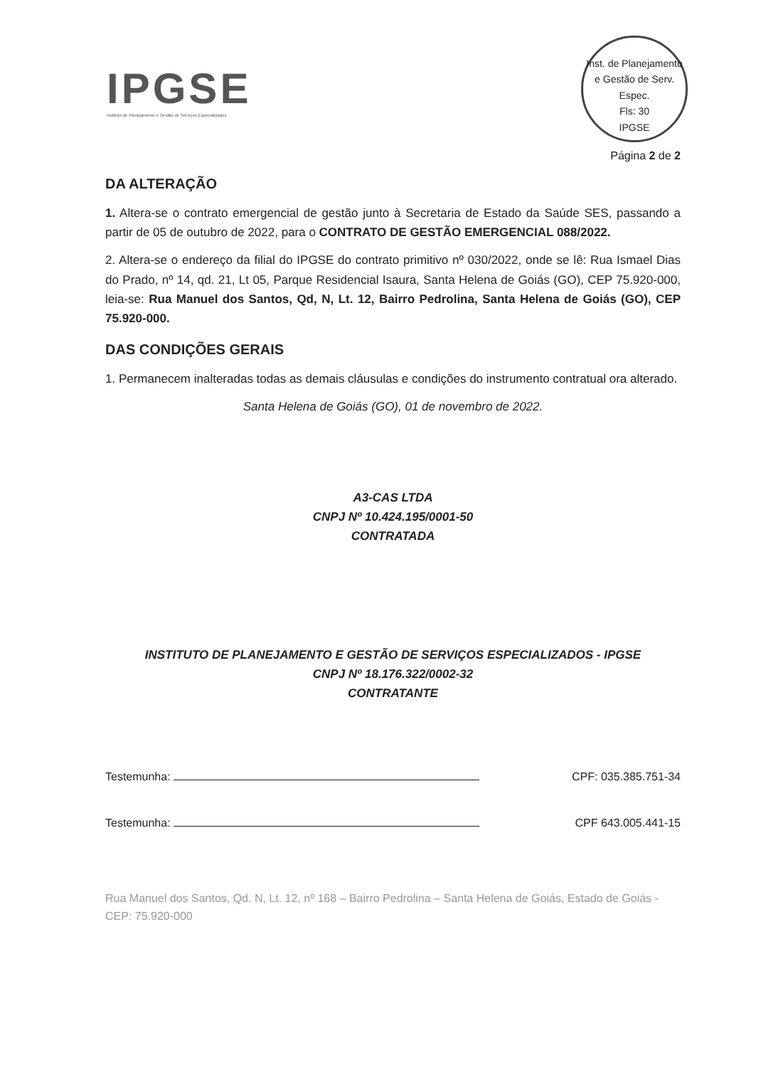IPGSE
Instituto de Planejamento e Gestão de Serviços Especializados
Inst. de Planejamento e Gestão de Serv. Espec.
Fls: 30
IPGSE
Página 2 de 2
DA ALTERAÇÃO
1. Altera-se o contrato emergencial de gestão junto à Secretaria de Estado da Saúde SES, passando a partir de 05 de outubro de 2022, para o CONTRATO DE GESTÃO EMERGENCIAL 088/2022.
2. Altera-se o endereço da filial do IPGSE do contrato primitivo nº 030/2022, onde se lê: Rua Ismael Dias do Prado, nº 14, qd. 21, Lt 05, Parque Residencial Isaura, Santa Helena de Goiás (GO), CEP 75.920-000, leia-se: Rua Manuel dos Santos, Qd, N, Lt. 12, Bairro Pedrolina, Santa Helena de Goiás (GO), CEP 75.920-000.
DAS CONDIÇÕES GERAIS
1. Permanecem inalteradas todas as demais cláusulas e condições do instrumento contratual ora alterado.
Santa Helena de Goiás (GO), 01 de novembro de 2022.
A3-CAS LTDA
CNPJ Nº 10.424.195/0001-50
CONTRATADA
INSTITUTO DE PLANEJAMENTO E GESTÃO DE SERVIÇOS ESPECIALIZADOS - IPGSE
CNPJ Nº 18.176.322/0002-32
CONTRATANTE
Testemunha: CPF: 035.385.751-34
Testemunha: CPF 643.005.441-15
Rua Manuel dos Santos, Qd. N, Lt. 12, nº 168 – Bairro Pedrolina – Santa Helena de Goiás, Estado de Goiás - CEP: 75.920-000